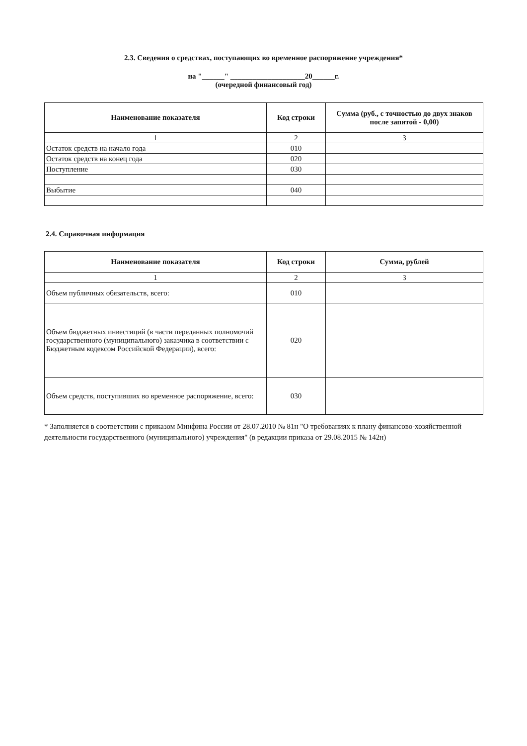2.3. Сведения о средствах, поступающих во временное распоряжение учреждения*
на "______" ____________________20______г.
(очередной финансовый год)
| Наименование показателя | Код строки | Сумма (руб., с точностью до двух знаков после запятой - 0,00) |
| --- | --- | --- |
| 1 | 2 | 3 |
| Остаток средств на начало года | 010 | |
| Остаток средств на конец года | 020 | |
| Поступление | 030 | |
| Выбытие | 040 | |
2.4. Справочная информация
| Наименование показателя | Код строки | Сумма, рублей |
| --- | --- | --- |
| 1 | 2 | 3 |
| Объем публичных обязательств, всего: | 010 | |
| Объем бюджетных инвестиций (в части переданных полномочий государственного (муниципального) заказчика в соответствии с Бюджетным кодексом Российской Федерации), всего: | 020 | |
| Объем средств, поступивших во временное распоряжение, всего: | 030 | |
* Заполняется в соответствии с приказом Минфина России от 28.07.2010 № 81н "О требованиях к плану финансово-хозяйственной деятельности государственного (муниципального) учреждения" (в редакции приказа от 29.08.2015 № 142н)